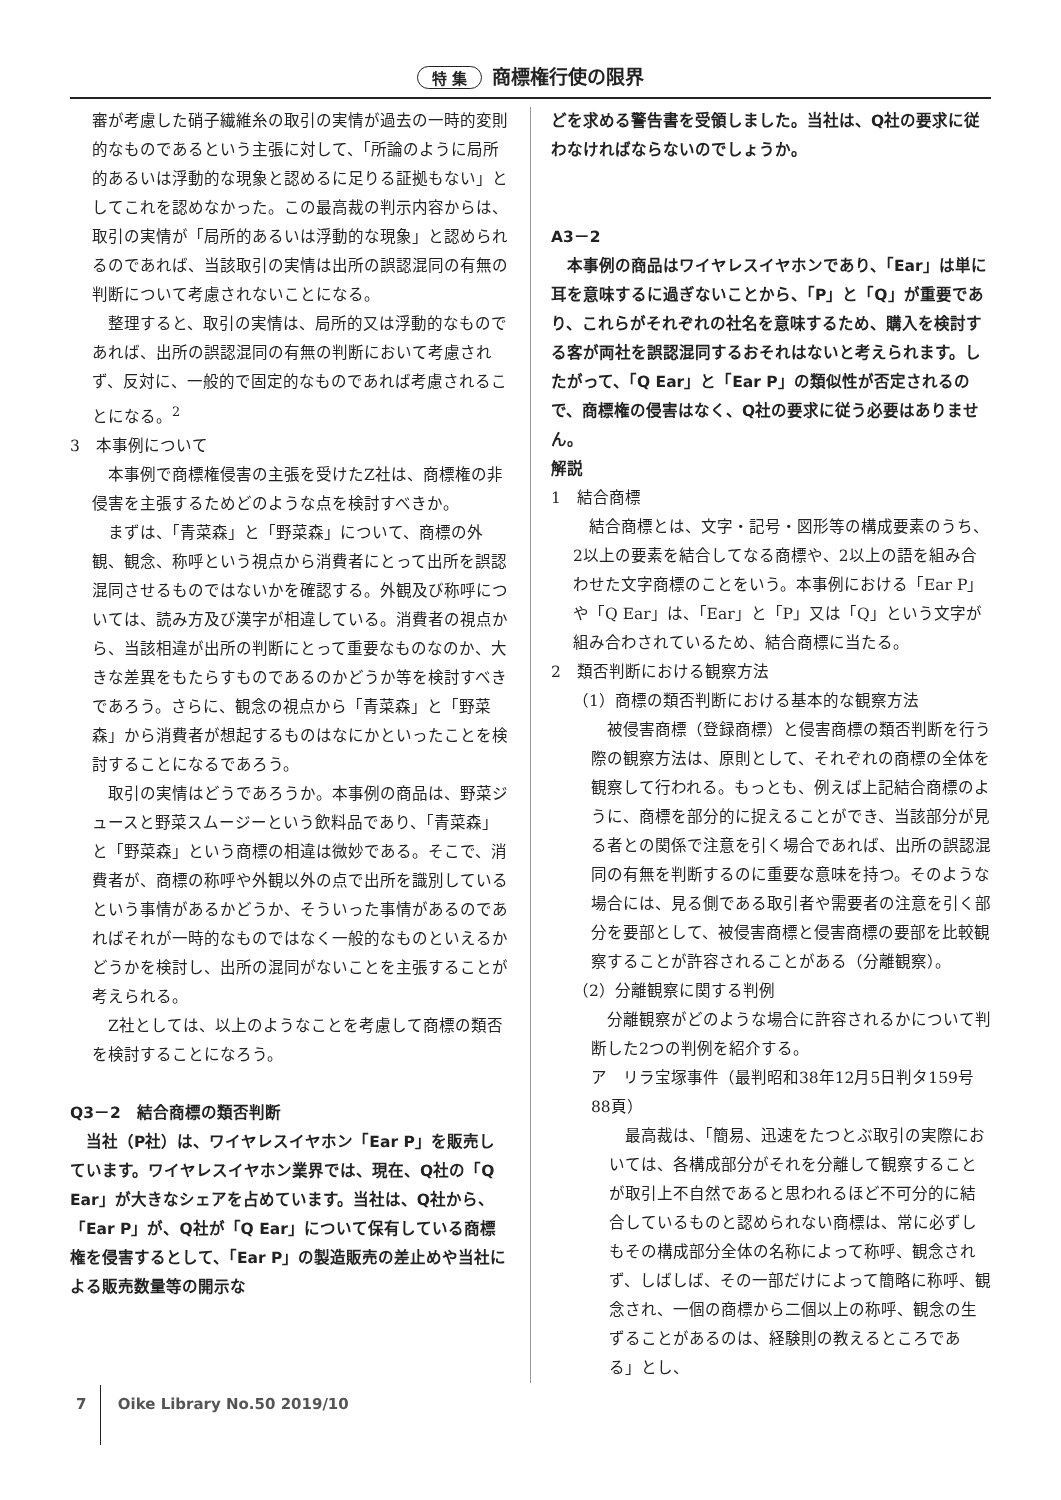特 集 商標権行使の限界
審が考慮した硝子繊維糸の取引の実情が過去の一時的変則的なものであるという主張に対して、「所論のように局所的あるいは浮動的な現象と認めるに足りる証拠もない」としてこれを認めなかった。この最高裁の判示内容からは、取引の実情が「局所的あるいは浮動的な現象」と認められるのであれば、当該取引の実情は出所の誤認混同の有無の判断について考慮されないことになる。
　整理すると、取引の実情は、局所的又は浮動的なものであれば、出所の誤認混同の有無の判断において考慮されず、反対に、一般的で固定的なものであれば考慮されることになる。<sup>2</sup>
3　本事例について
　本事例で商標権侵害の主張を受けたZ社は、商標権の非侵害を主張するためどのような点を検討すべきか。
　まずは、「青菜森」と「野菜森」について、商標の外観、観念、称呼という視点から消費者にとって出所を誤認混同させるものではないかを確認する。外観及び称呼については、読み方及び漢字が相違している。消費者の視点から、当該相違が出所の判断にとって重要なものなのか、大きな差異をもたらすものであるのかどうか等を検討すべきであろう。さらに、観念の視点から「青菜森」と「野菜森」から消費者が想起するものはなにかといったことを検討することになるであろう。
　取引の実情はどうであろうか。本事例の商品は、野菜ジュースと野菜スムージーという飲料品であり、「青菜森」と「野菜森」という商標の相違は微妙である。そこで、消費者が、商標の称呼や外観以外の点で出所を識別しているという事情があるかどうか、そういった事情があるのであればそれが一時的なものではなく一般的なものといえるかどうかを検討し、出所の混同がないことを主張することが考えられる。
　Z社としては、以上のようなことを考慮して商標の類否を検討することになろう。
Q3－2　結合商標の類否判断
　当社（P社）は、ワイヤレスイヤホン「Ear P」を販売しています。ワイヤレスイヤホン業界では、現在、Q社の「Q Ear」が大きなシェアを占めています。当社は、Q社から、「Ear P」が、Q社が「Q Ear」について保有している商標権を侵害するとして、「Ear P」の製造販売の差止めや当社による販売数量等の開示な
どを求める警告書を受領しました。当社は、Q社の要求に従わなければならないのでしょうか。
A3－2
　本事例の商品はワイヤレスイヤホンであり、「Ear」は単に耳を意味するに過ぎないことから、「P」と「Q」が重要であり、これらがそれぞれの社名を意味するため、購入を検討する客が両社を誤認混同するおそれはないと考えられます。したがって、「Q Ear」と「Ear P」の類似性が否定されるので、商標権の侵害はなく、Q社の要求に従う必要はありません。
解説
1　結合商標
　結合商標とは、文字・記号・図形等の構成要素のうち、2以上の要素を結合してなる商標や、2以上の語を組み合わせた文字商標のことをいう。本事例における「Ear P」や「Q Ear」は、「Ear」と「P」又は「Q」という文字が組み合わされているため、結合商標に当たる。
2　類否判断における観察方法
（1）商標の類否判断における基本的な観察方法
　被侵害商標（登録商標）と侵害商標の類否判断を行う際の観察方法は、原則として、それぞれの商標の全体を観察して行われる。もっとも、例えば上記結合商標のように、商標を部分的に捉えることができ、当該部分が見る者との関係で注意を引く場合であれば、出所の誤認混同の有無を判断するのに重要な意味を持つ。そのような場合には、見る側である取引者や需要者の注意を引く部分を要部として、被侵害商標と侵害商標の要部を比較観察することが許容されることがある（分離観察）。
（2）分離観察に関する判例
　分離観察がどのような場合に許容されるかについて判断した2つの判例を紹介する。
ア　リラ宝塚事件（最判昭和38年12月5日判タ159号88頁）
　最高裁は、「簡易、迅速をたつとぶ取引の実際においては、各構成部分がそれを分離して観察することが取引上不自然であると思われるほど不可分的に結合しているものと認められない商標は、常に必ずしもその構成部分全体の名称によって称呼、観念されず、しばしば、その一部だけによって簡略に称呼、観念され、一個の商標から二個以上の称呼、観念の生ずることがあるのは、経験則の教えるところである」とし、
7 Oike Library No.50 2019/10